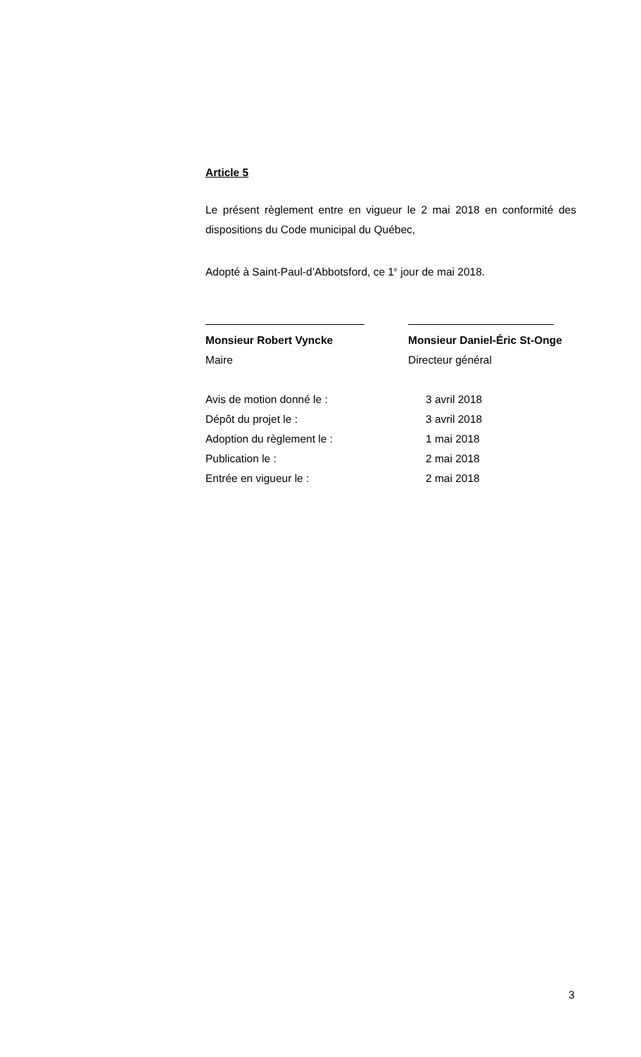Article 5
Le présent règlement entre en vigueur le 2 mai 2018 en conformité des dispositions du Code municipal du Québec,
Adopté à Saint-Paul-d’Abbotsford, ce 1<sup>e</sup> jour de mai 2018.
Monsieur Robert Vyncke
Maire
Monsieur Daniel-Éric St-Onge
Directeur général
Avis de motion donné le : 3 avril 2018
Dépôt du projet le : 3 avril 2018
Adoption du règlement le : 1 mai 2018
Publication le : 2 mai 2018
Entrée en vigueur le : 2 mai 2018
3